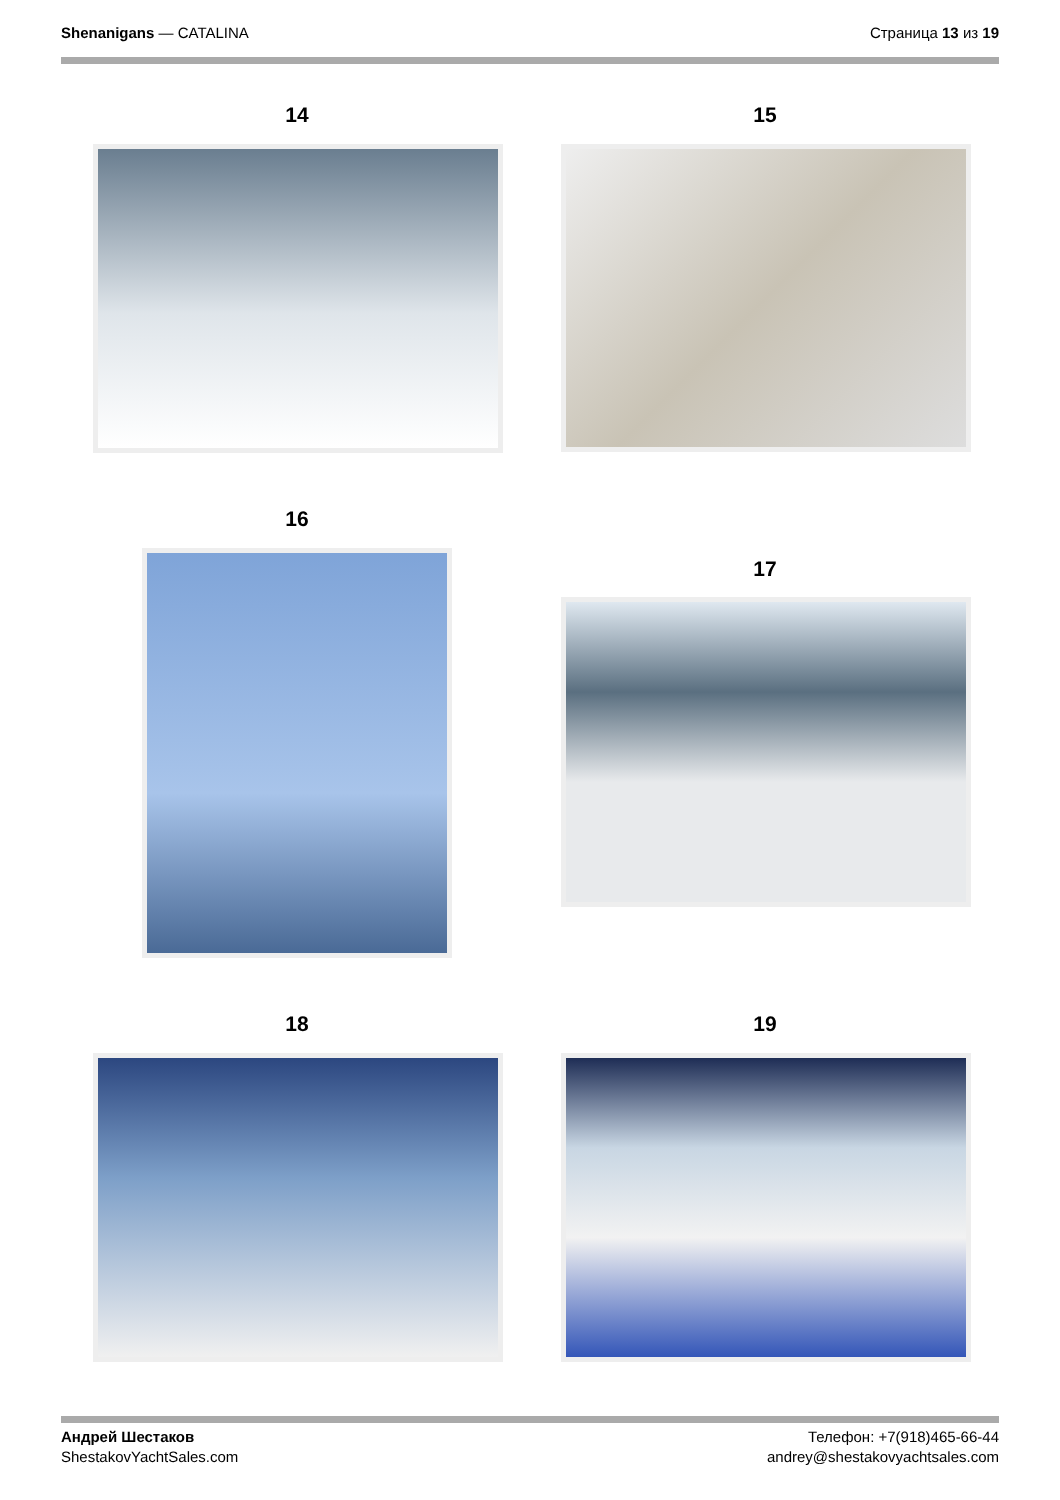Shenanigans — CATALINA Страница 13 из 19
14 15
16
17
18 19
Андрей Шестаков
ShestakovYachtSales.com
Телефон: +7(918)465-66-44
andrey@shestakovyachtsales.com